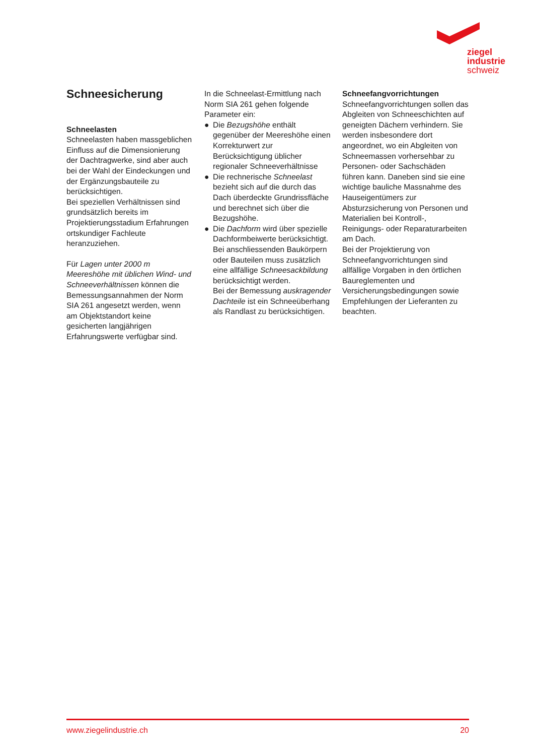ziegel
industrie
schweiz
Schneesicherung
Schneelasten
Schneelasten haben massgeblichen Einfluss auf die Dimensionierung der Dachtragwerke, sind aber auch bei der Wahl der Eindeckungen und der Ergänzungsbauteile zu berücksichtigen.
Bei speziellen Verhältnissen sind grundsätzlich bereits im Projektierungsstadium Erfahrungen ortskundiger Fachleute heranzuziehen.
Für Lagen unter 2000 m Meereshöhe mit üblichen Wind- und Schneeverhältnissen können die Bemessungsannahmen der Norm SIA 261 angesetzt werden, wenn am Objektstandort keine gesicherten langjährigen Erfahrungswerte verfügbar sind.
In die Schneelast-Ermittlung nach Norm SIA 261 gehen folgende Parameter ein:
● Die Bezugshöhe enthält gegenüber der Meereshöhe einen Korrekturwert zur Berücksichtigung üblicher regionaler Schneeverhältnisse
● Die rechnerische Schneelast bezieht sich auf die durch das Dach überdeckte Grundrissfläche und berechnet sich über die Bezugshöhe.
● Die Dachform wird über spezielle Dachformbeiwerte berücksichtigt. Bei anschliessenden Baukörpern oder Bauteilen muss zusätzlich eine allfällige Schneesackbildung berücksichtigt werden.
Bei der Bemessung auskragender Dachteile ist ein Schneeüberhang als Randlast zu berücksichtigen.
Schneefangvorrichtungen
Schneefangvorrichtungen sollen das Abgleiten von Schneeschichten auf geneigten Dächern verhindern. Sie werden insbesondere dort angeordnet, wo ein Abgleiten von Schneemassen vorhersehbar zu Personen- oder Sachschäden führen kann. Daneben sind sie eine wichtige bauliche Massnahme des Hauseigentümers zur Absturzsicherung von Personen und Materialien bei Kontroll-, Reinigungs- oder Reparaturarbeiten am Dach.
Bei der Projektierung von Schneefangvorrichtungen sind allfällige Vorgaben in den örtlichen Baureglementen und Versicherungsbedingungen sowie Empfehlungen der Lieferanten zu beachten.
www.ziegelindustrie.ch 20